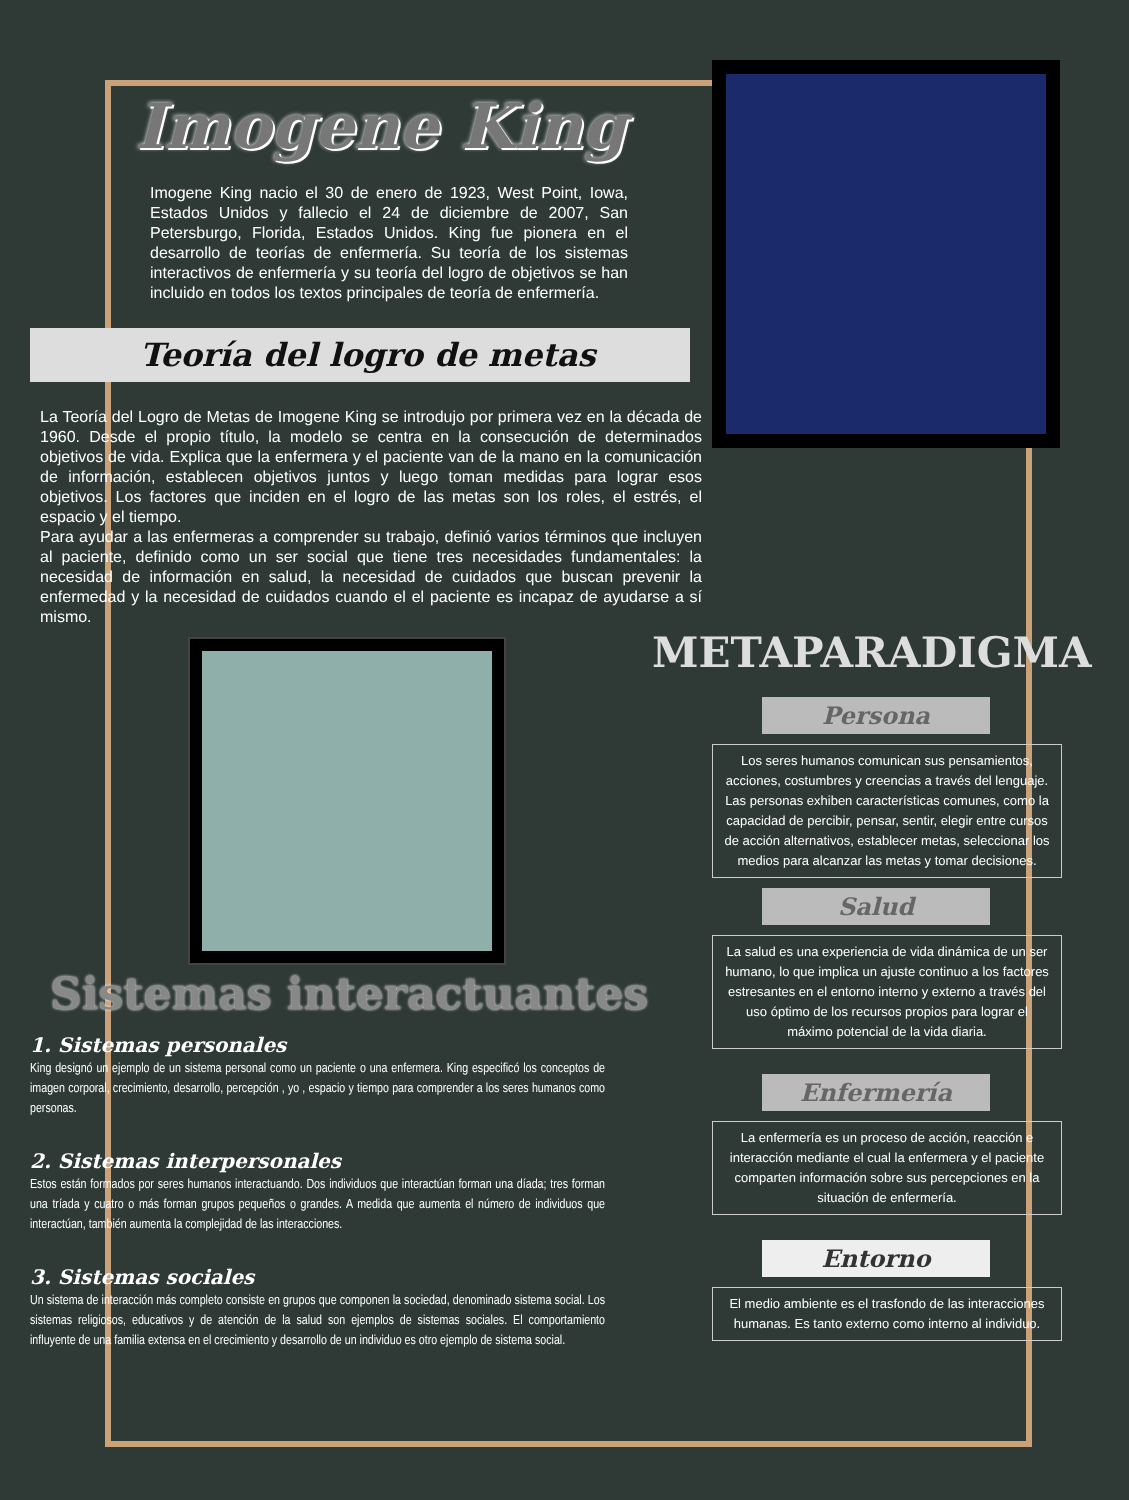Imogene King
Imogene King nacio el 30 de enero de 1923, West Point, Iowa, Estados Unidos y fallecio el 24 de diciembre de 2007, San Petersburgo, Florida, Estados Unidos. King fue pionera en el desarrollo de teorías de enfermería. Su teoría de los sistemas interactivos de enfermería y su teoría del logro de objetivos se han incluido en todos los textos principales de teoría de enfermería.
Teoría del logro de metas
La Teoría del Logro de Metas de Imogene King se introdujo por primera vez en la década de 1960. Desde el propio título, la modelo se centra en la consecución de determinados objetivos de vida. Explica que la enfermera y el paciente van de la mano en la comunicación de información, establecen objetivos juntos y luego toman medidas para lograr esos objetivos. Los factores que inciden en el logro de las metas son los roles, el estrés, el espacio y el tiempo.
Para ayudar a las enfermeras a comprender su trabajo, definió varios términos que incluyen al paciente, definido como un ser social que tiene tres necesidades fundamentales: la necesidad de información en salud, la necesidad de cuidados que buscan prevenir la enfermedad y la necesidad de cuidados cuando el el paciente es incapaz de ayudarse a sí mismo.
Sistemas interactuantes
1. Sistemas personales
King designó un ejemplo de un sistema personal como un paciente o una enfermera. King especificó los conceptos de imagen corporal, crecimiento, desarrollo, percepción , yo , espacio y tiempo para comprender a los seres humanos como personas.
2. Sistemas interpersonales
Estos están formados por seres humanos interactuando. Dos individuos que interactúan forman una díada; tres forman una tríada y cuatro o más forman grupos pequeños o grandes. A medida que aumenta el número de individuos que interactúan, también aumenta la complejidad de las interacciones.
3. Sistemas sociales
Un sistema de interacción más completo consiste en grupos que componen la sociedad, denominado sistema social. Los sistemas religiosos, educativos y de atención de la salud son ejemplos de sistemas sociales. El comportamiento influyente de una familia extensa en el crecimiento y desarrollo de un individuo es otro ejemplo de sistema social.
METAPARADIGMA
Persona
Los seres humanos comunican sus pensamientos, acciones, costumbres y creencias a través del lenguaje. Las personas exhiben características comunes, como la capacidad de percibir, pensar, sentir, elegir entre cursos de acción alternativos, establecer metas, seleccionar los medios para alcanzar las metas y tomar decisiones.
Salud
La salud es una experiencia de vida dinámica de un ser humano, lo que implica un ajuste continuo a los factores estresantes en el entorno interno y externo a través del uso óptimo de los recursos propios para lograr el máximo potencial de la vida diaria.
Enfermería
La enfermería es un proceso de acción, reacción e interacción mediante el cual la enfermera y el paciente comparten información sobre sus percepciones en la situación de enfermería.
Entorno
El medio ambiente es el trasfondo de las interacciones humanas. Es tanto externo como interno al individuo.